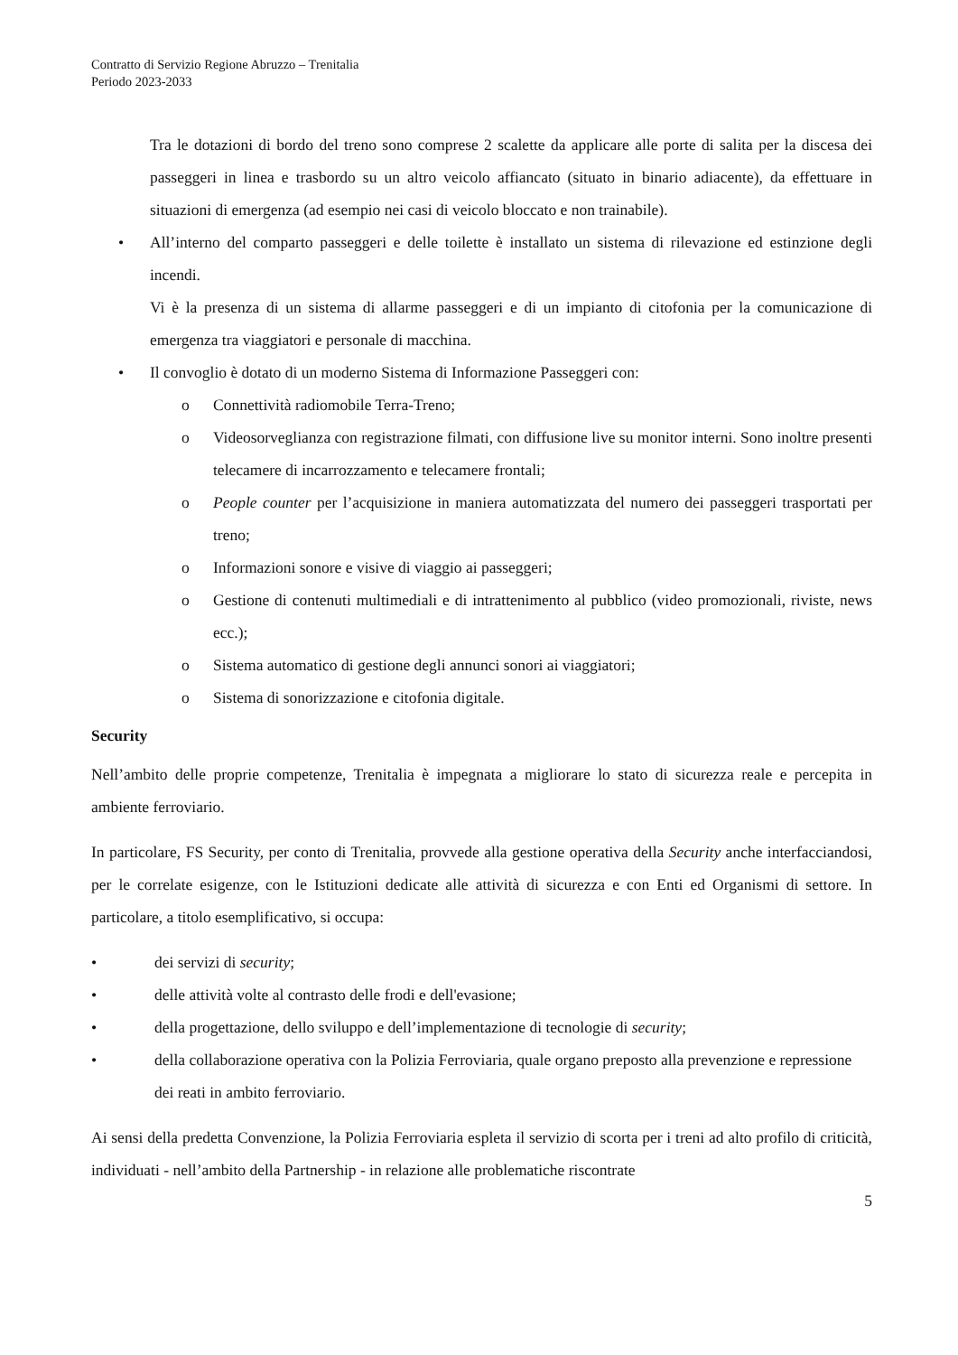Contratto di Servizio Regione Abruzzo – Trenitalia
Periodo 2023-2033
Tra le dotazioni di bordo del treno sono comprese 2 scalette da applicare alle porte di salita per la discesa dei passeggeri in linea e trasbordo su un altro veicolo affiancato (situato in binario adiacente), da effettuare in situazioni di emergenza (ad esempio nei casi di veicolo bloccato e non trainabile).
• All’interno del comparto passeggeri e delle toilette è installato un sistema di rilevazione ed estinzione degli incendi.
Vi è la presenza di un sistema di allarme passeggeri e di un impianto di citofonia per la comunicazione di emergenza tra viaggiatori e personale di macchina.
• Il convoglio è dotato di un moderno Sistema di Informazione Passeggeri con:
o Connettività radiomobile Terra-Treno;
o Videosorveglianza con registrazione filmati, con diffusione live su monitor interni. Sono inoltre presenti telecamere di incarrozzamento e telecamere frontali;
o People counter per l’acquisizione in maniera automatizzata del numero dei passeggeri trasportati per treno;
o Informazioni sonore e visive di viaggio ai passeggeri;
o Gestione di contenuti multimediali e di intrattenimento al pubblico (video promozionali, riviste, news ecc.);
o Sistema automatico di gestione degli annunci sonori ai viaggiatori;
o Sistema di sonorizzazione e citofonia digitale.
Security
Nell’ambito delle proprie competenze, Trenitalia è impegnata a migliorare lo stato di sicurezza reale e percepita in ambiente ferroviario.
In particolare, FS Security, per conto di Trenitalia, provvede alla gestione operativa della Security anche interfacciandosi, per le correlate esigenze, con le Istituzioni dedicate alle attività di sicurezza e con Enti ed Organismi di settore. In particolare, a titolo esemplificativo, si occupa:
• dei servizi di security;
• delle attività volte al contrasto delle frodi e dell'evasione;
• della progettazione, dello sviluppo e dell’implementazione di tecnologie di security;
• della collaborazione operativa con la Polizia Ferroviaria, quale organo preposto alla prevenzione e repressione dei reati in ambito ferroviario.
Ai sensi della predetta Convenzione, la Polizia Ferroviaria espleta il servizio di scorta per i treni ad alto profilo di criticità, individuati - nell’ambito della Partnership - in relazione alle problematiche riscontrate
5